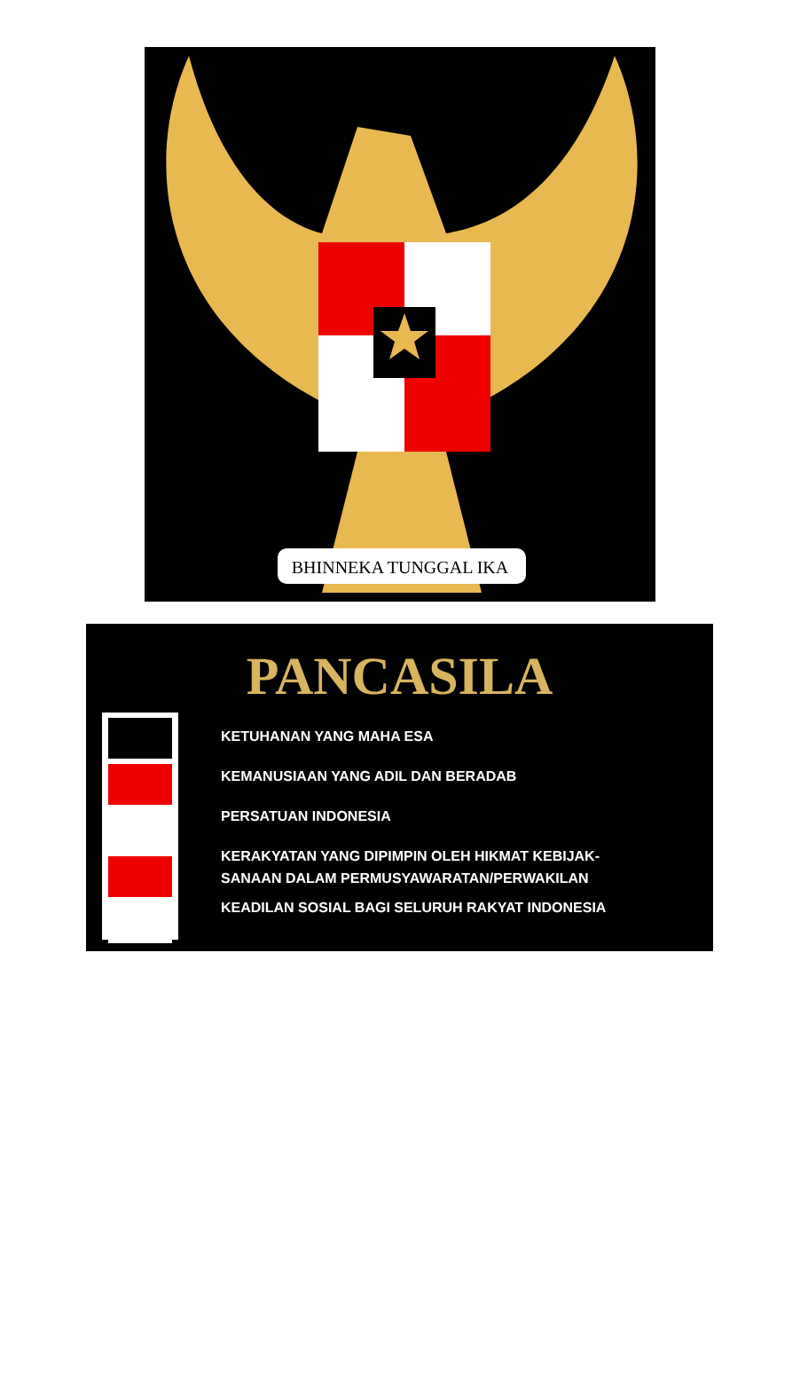BHINNEKA TUNGGAL IKA
PANCASILA
KETUHANAN YANG MAHA ESA
KEMANUSIAAN YANG ADIL DAN BERADAB
PERSATUAN INDONESIA
KERAKYATAN YANG DIPIMPIN OLEH HIKMAT KEBIJAK-
SANAAN DALAM PERMUSYAWARATAN/PERWAKILAN
KEADILAN SOSIAL BAGI SELURUH RAKYAT INDONESIA